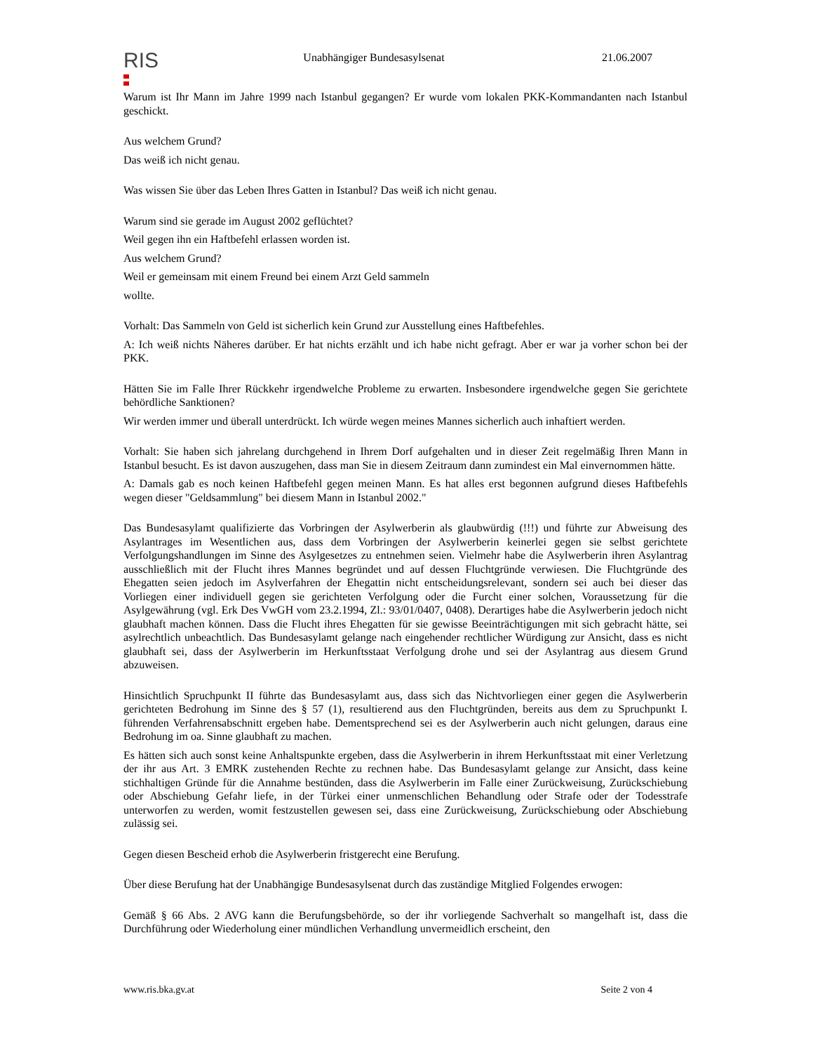RIS
Unabhängiger Bundesasylsenat 21.06.2007
Warum ist Ihr Mann im Jahre 1999 nach Istanbul gegangen? Er wurde vom lokalen PKK-Kommandanten nach Istanbul geschickt.
Aus welchem Grund?
Das weiß ich nicht genau.
Was wissen Sie über das Leben Ihres Gatten in Istanbul? Das weiß ich nicht genau.
Warum sind sie gerade im August 2002 geflüchtet?
Weil gegen ihn ein Haftbefehl erlassen worden ist.
Aus welchem Grund?
Weil er gemeinsam mit einem Freund bei einem Arzt Geld sammeln
wollte.
Vorhalt: Das Sammeln von Geld ist sicherlich kein Grund zur Ausstellung eines Haftbefehles.
A: Ich weiß nichts Näheres darüber. Er hat nichts erzählt und ich habe nicht gefragt. Aber er war ja vorher schon bei der PKK.
Hätten Sie im Falle Ihrer Rückkehr irgendwelche Probleme zu erwarten. Insbesondere irgendwelche gegen Sie gerichtete behördliche Sanktionen?
Wir werden immer und überall unterdrückt. Ich würde wegen meines Mannes sicherlich auch inhaftiert werden.
Vorhalt: Sie haben sich jahrelang durchgehend in Ihrem Dorf aufgehalten und in dieser Zeit regelmäßig Ihren Mann in Istanbul besucht. Es ist davon auszugehen, dass man Sie in diesem Zeitraum dann zumindest ein Mal einvernommen hätte.
A: Damals gab es noch keinen Haftbefehl gegen meinen Mann. Es hat alles erst begonnen aufgrund dieses Haftbefehls wegen dieser "Geldsammlung" bei diesem Mann in Istanbul 2002."
Das Bundesasylamt qualifizierte das Vorbringen der Asylwerberin als glaubwürdig (!!!) und führte zur Abweisung des Asylantrages im Wesentlichen aus, dass dem Vorbringen der Asylwerberin keinerlei gegen sie selbst gerichtete Verfolgungshandlungen im Sinne des Asylgesetzes zu entnehmen seien. Vielmehr habe die Asylwerberin ihren Asylantrag ausschließlich mit der Flucht ihres Mannes begründet und auf dessen Fluchtgründe verwiesen. Die Fluchtgründe des Ehegatten seien jedoch im Asylverfahren der Ehegattin nicht entscheidungsrelevant, sondern sei auch bei dieser das Vorliegen einer individuell gegen sie gerichteten Verfolgung oder die Furcht einer solchen, Voraussetzung für die Asylgewährung (vgl. Erk Des VwGH vom 23.2.1994, Zl.: 93/01/0407, 0408). Derartiges habe die Asylwerberin jedoch nicht glaubhaft machen können. Dass die Flucht ihres Ehegatten für sie gewisse Beeinträchtigungen mit sich gebracht hätte, sei asylrechtlich unbeachtlich. Das Bundesasylamt gelange nach eingehender rechtlicher Würdigung zur Ansicht, dass es nicht glaubhaft sei, dass der Asylwerberin im Herkunftsstaat Verfolgung drohe und sei der Asylantrag aus diesem Grund abzuweisen.
Hinsichtlich Spruchpunkt II führte das Bundesasylamt aus, dass sich das Nichtvorliegen einer gegen die Asylwerberin gerichteten Bedrohung im Sinne des § 57 (1), resultierend aus den Fluchtgründen, bereits aus dem zu Spruchpunkt I. führenden Verfahrensabschnitt ergeben habe. Dementsprechend sei es der Asylwerberin auch nicht gelungen, daraus eine Bedrohung im oa. Sinne glaubhaft zu machen.
Es hätten sich auch sonst keine Anhaltspunkte ergeben, dass die Asylwerberin in ihrem Herkunftsstaat mit einer Verletzung der ihr aus Art. 3 EMRK zustehenden Rechte zu rechnen habe. Das Bundesasylamt gelange zur Ansicht, dass keine stichhaltigen Gründe für die Annahme bestünden, dass die Asylwerberin im Falle einer Zurückweisung, Zurückschiebung oder Abschiebung Gefahr liefe, in der Türkei einer unmenschlichen Behandlung oder Strafe oder der Todesstrafe unterworfen zu werden, womit festzustellen gewesen sei, dass eine Zurückweisung, Zurückschiebung oder Abschiebung zulässig sei.
Gegen diesen Bescheid erhob die Asylwerberin fristgerecht eine Berufung.
Über diese Berufung hat der Unabhängige Bundesasylsenat durch das zuständige Mitglied Folgendes erwogen:
Gemäß § 66 Abs. 2 AVG kann die Berufungsbehörde, so der ihr vorliegende Sachverhalt so mangelhaft ist, dass die Durchführung oder Wiederholung einer mündlichen Verhandlung unvermeidlich erscheint, den
www.ris.bka.gv.at Seite 2 von 4